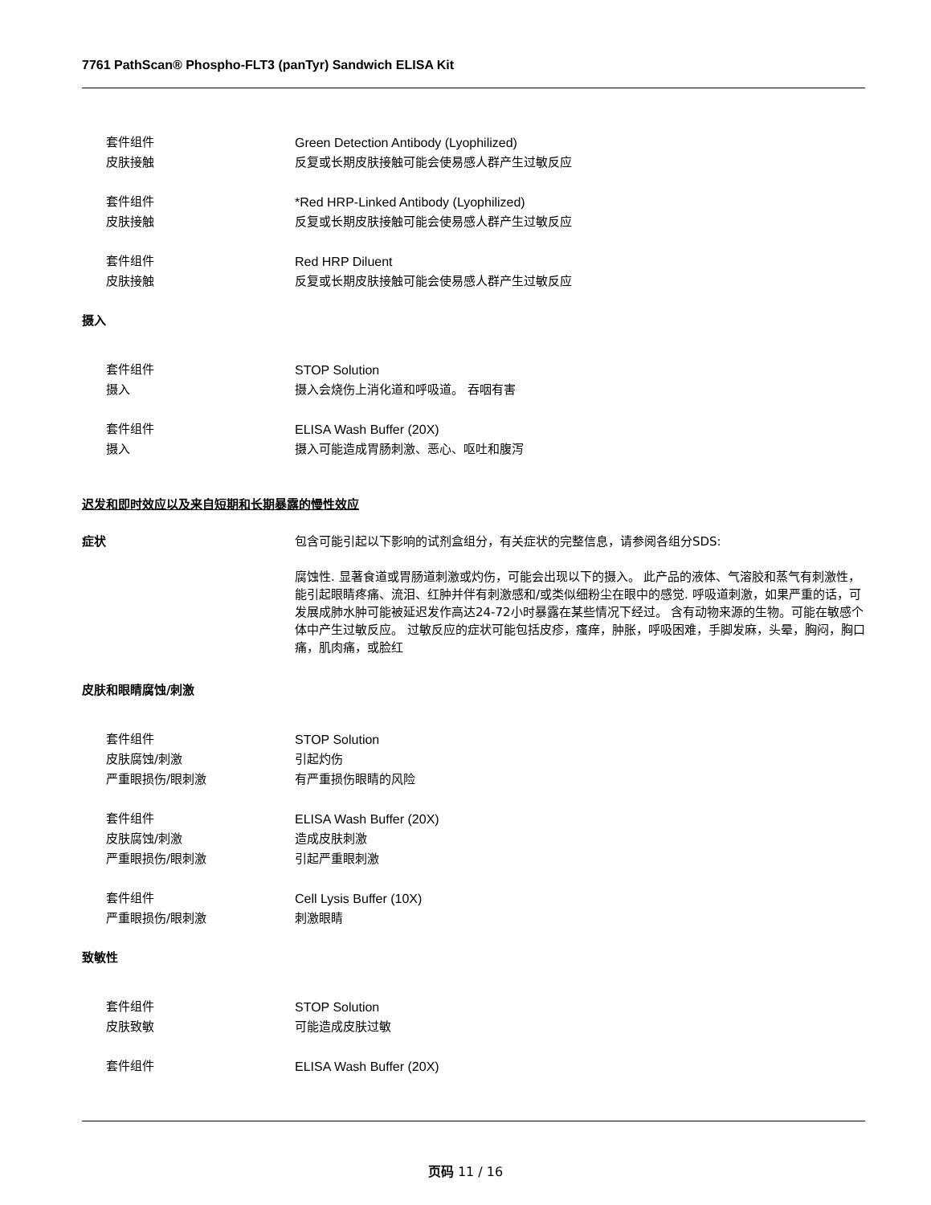7761 PathScan® Phospho-FLT3 (panTyr) Sandwich ELISA Kit
套件组件 Green Detection Antibody (Lyophilized)
皮肤接触 反复或长期皮肤接触可能会使易感人群产生过敏反应
套件组件 *Red HRP-Linked Antibody (Lyophilized)
皮肤接触 反复或长期皮肤接触可能会使易感人群产生过敏反应
套件组件 Red HRP Diluent
皮肤接触 反复或长期皮肤接触可能会使易感人群产生过敏反应
摄入
套件组件 STOP Solution
摄入 摄入会烧伤上消化道和呼吸道。 吞咽有害
套件组件 ELISA Wash Buffer (20X)
摄入 摄入可能造成胃肠刺激、恶心、呕吐和腹泻
迟发和即时效应以及来自短期和长期暴露的慢性效应
症状 包含可能引起以下影响的试剂盒组分，有关症状的完整信息，请参阅各组分SDS:
腐蚀性. 显著食道或胃肠道刺激或灼伤，可能会出现以下的摄入。 此产品的液体、气溶胶和蒸气有刺激性，能引起眼睛疼痛、流泪、红肿并伴有刺激感和/或类似细粉尘在眼中的感觉. 呼吸道刺激，如果严重的话，可发展成肺水肿可能被延迟发作高达24-72小时暴露在某些情况下经过。 含有动物来源的生物。可能在敏感个体中产生过敏反应。 过敏反应的症状可能包括皮疹，瘙痒，肿胀，呼吸困难，手脚发麻，头晕，胸闷，胸口痛，肌肉痛，或脸红
皮肤和眼睛腐蚀/刺激
套件组件 STOP Solution
皮肤腐蚀/刺激 引起灼伤
严重眼损伤/眼刺激 有严重损伤眼睛的风险
套件组件 ELISA Wash Buffer (20X)
皮肤腐蚀/刺激 造成皮肤刺激
严重眼损伤/眼刺激 引起严重眼刺激
套件组件 Cell Lysis Buffer (10X)
严重眼损伤/眼刺激 刺激眼睛
致敏性
套件组件 STOP Solution
皮肤致敏 可能造成皮肤过敏
套件组件 ELISA Wash Buffer (20X)
页码 11 / 16